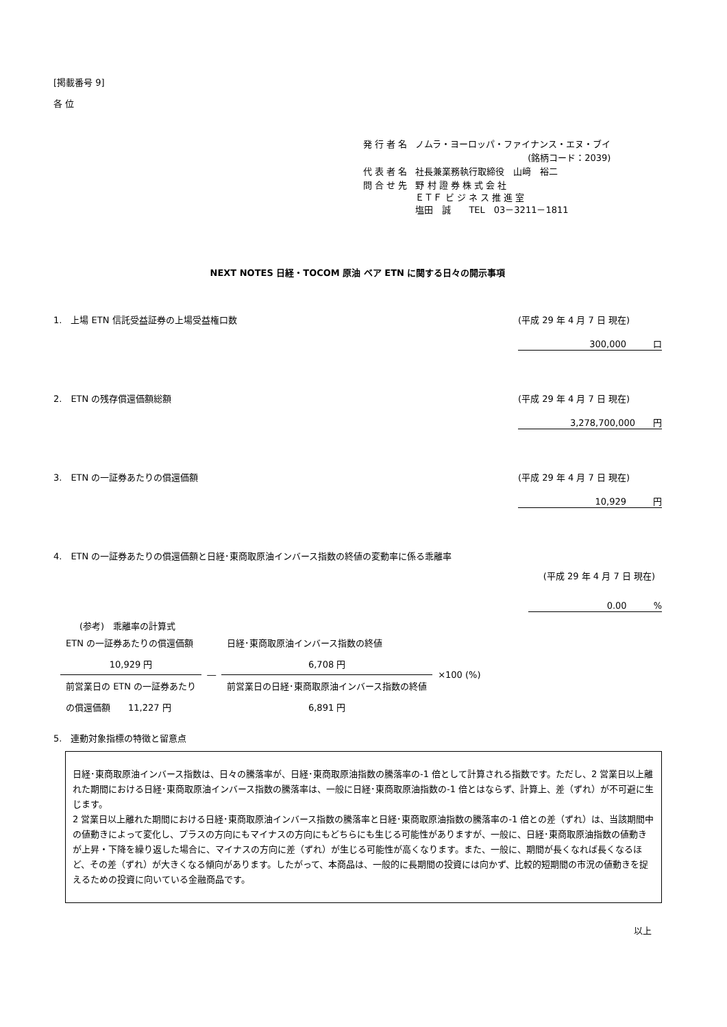[掲載番号 9]
各 位
| 発 行 者 名 | ノムラ・ヨーロッパ・ファイナンス・エヌ・ブイ |
| | (銘柄コード：2039) |
| 代 表 者 名 | 社長兼業務執行取締役 山﨑 裕二 |
| 問 合 せ 先 | 野 村 證 券 株 式 会 社 ＥＴＦ ビ ジ ネ ス 推 進 室 塩田 誠 TEL 03－3211－1811 |
NEXT NOTES 日経・TOCOM 原油 ベア ETN に関する日々の開示事項
1.　上場 ETN 信託受益証券の上場受益権口数 (平成 29 年 4 月 7 日 現在)
300,000　　　口
2.　ETN の残存償還価額総額 (平成 29 年 4 月 7 日 現在)
3,278,700,000　　円
3.　ETN の一証券あたりの償還価額 (平成 29 年 4 月 7 日 現在)
10,929　　　円
4.　ETN の一証券あたりの償還価額と日経･東商取原油インバース指数の終値の変動率に係る乖離率
(平成 29 年 4 月 7 日 現在)
0.00　　　%
(参考)　乖離率の計算式
| ETN の一証券あたりの償還価額 | | 日経･東商取原油インバース指数の終値 | ×100 (%) |
| 10,929 円 | ― | 6,708 円 | |
| 前営業日の ETN の一証券あたり | | 前営業日の日経･東商取原油インバース指数の終値 | |
| の償還価額 11,227 円 | | 6,891 円 | |
5.　連動対象指標の特徴と留意点
日経･東商取原油インバース指数は、日々の騰落率が、日経･東商取原油指数の騰落率の-1 倍として計算される指数です。ただし、2 営業日以上離れた期間における日経･東商取原油インバース指数の騰落率は、一般に日経･東商取原油指数の-1 倍とはならず、計算上、差（ずれ）が不可避に生じます。
2 営業日以上離れた期間における日経･東商取原油インバース指数の騰落率と日経･東商取原油指数の騰落率の-1 倍との差（ずれ）は、当該期間中の値動きによって変化し、プラスの方向にもマイナスの方向にもどちらにも生じる可能性がありますが、一般に、日経･東商取原油指数の値動きが上昇・下降を繰り返した場合に、マイナスの方向に差（ずれ）が生じる可能性が高くなります。また、一般に、期間が長くなれば長くなるほど、その差（ずれ）が大きくなる傾向があります。したがって、本商品は、一般的に長期間の投資には向かず、比較的短期間の市況の値動きを捉えるための投資に向いている金融商品です。
以上